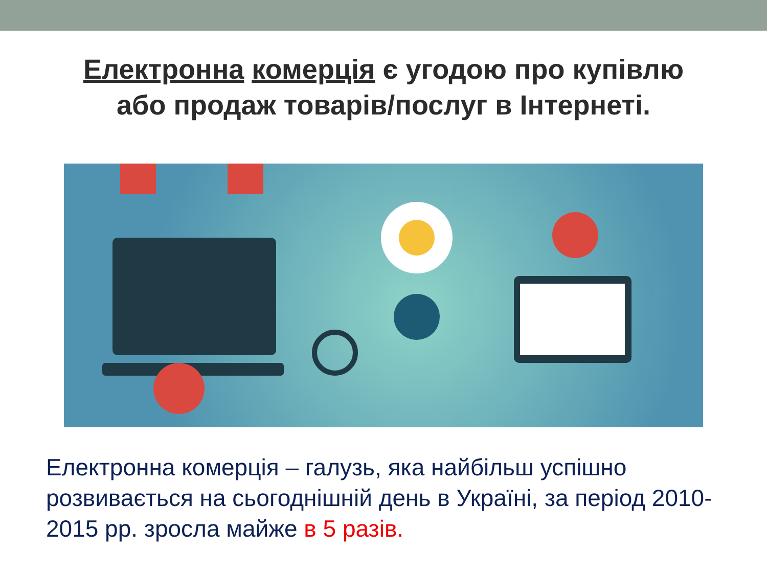Електронна комерція є угодою про купівлю
або продаж товарів/послуг в Інтернеті.
Електронна комерція – галузь, яка найбільш успішно розвивається на сьогоднішній день в Україні, за період 2010-2015 рр. зросла майже в 5 разів.